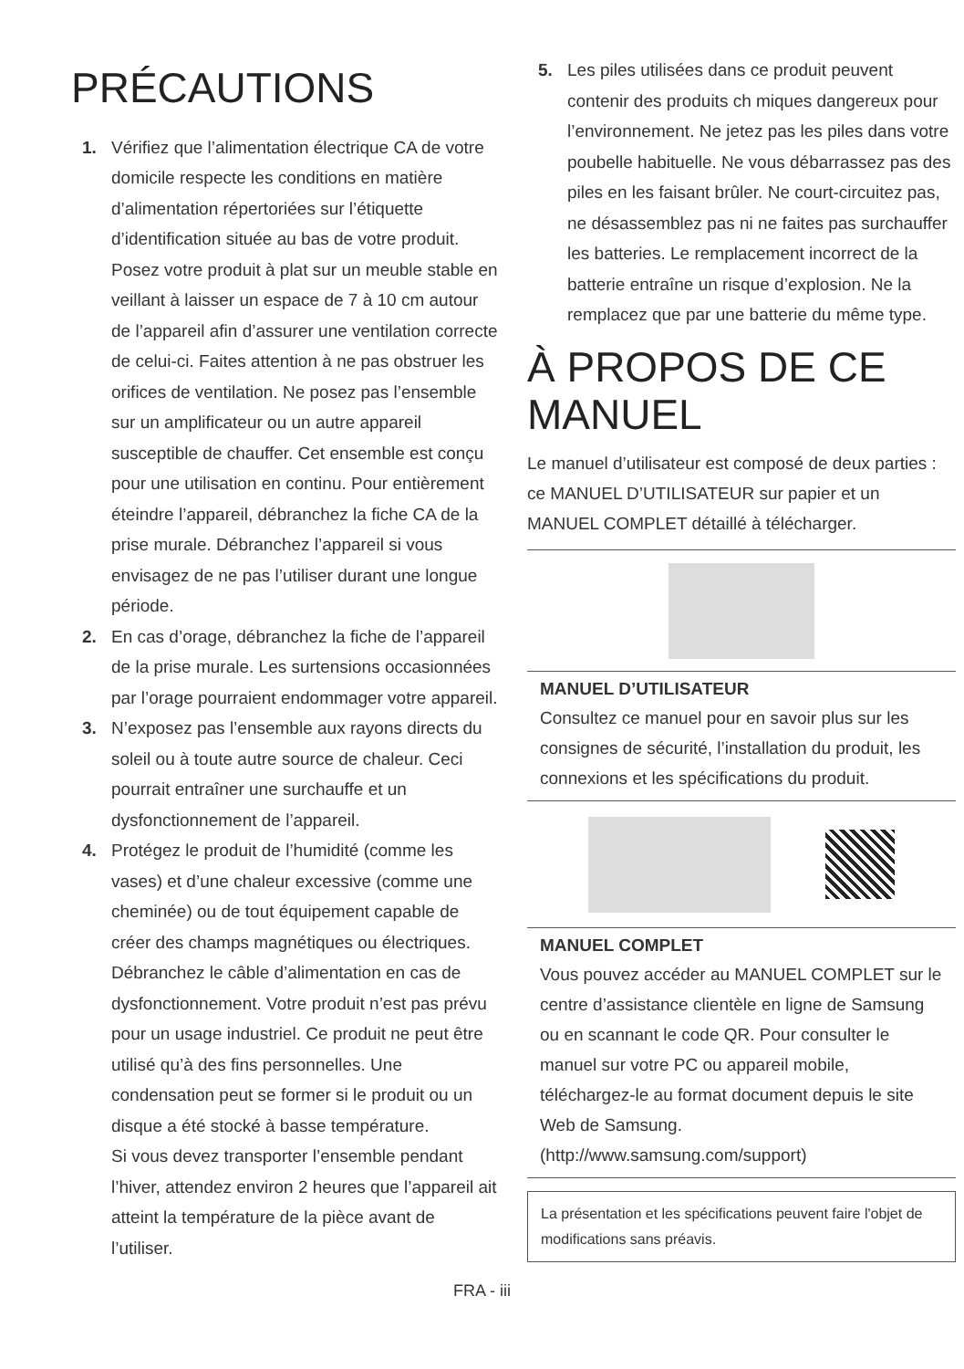PRÉCAUTIONS
1. Vérifiez que l’alimentation électrique CA de votre domicile respecte les conditions en matière d’alimentation répertoriées sur l’étiquette d’identification située au bas de votre produit. Posez votre produit à plat sur un meuble stable en veillant à laisser un espace de 7 à 10 cm autour de l’appareil afin d’assurer une ventilation correcte de celui-ci. Faites attention à ne pas obstruer les orifices de ventilation. Ne posez pas l’ensemble sur un amplificateur ou un autre appareil susceptible de chauffer. Cet ensemble est conçu pour une utilisation en continu. Pour entièrement éteindre l’appareil, débranchez la fiche CA de la prise murale. Débranchez l’appareil si vous envisagez de ne pas l’utiliser durant une longue période.
2. En cas d’orage, débranchez la fiche de l’appareil de la prise murale. Les surtensions occasionnées par l’orage pourraient endommager votre appareil.
3. N’exposez pas l’ensemble aux rayons directs du soleil ou à toute autre source de chaleur. Ceci pourrait entraîner une surchauffe et un dysfonctionnement de l’appareil.
4. Protégez le produit de l’humidité (comme les vases) et d’une chaleur excessive (comme une cheminée) ou de tout équipement capable de créer des champs magnétiques ou électriques. Débranchez le câble d’alimentation en cas de dysfonctionnement. Votre produit n’est pas prévu pour un usage industriel. Ce produit ne peut être utilisé qu’à des fins personnelles. Une condensation peut se former si le produit ou un disque a été stocké à basse température.
Si vous devez transporter l’ensemble pendant l’hiver, attendez environ 2 heures que l’appareil ait atteint la température de la pièce avant de l’utiliser.
5. Les piles utilisées dans ce produit peuvent contenir des produits ch miques dangereux pour l’environnement. Ne jetez pas les piles dans votre poubelle habituelle. Ne vous débarrassez pas des piles en les faisant brûler. Ne court-circuitez pas, ne désassemblez pas ni ne faites pas surchauffer les batteries. Le remplacement incorrect de la batterie entraîne un risque d’explosion. Ne la remplacez que par une batterie du même type.
À PROPOS DE CE MANUEL
Le manuel d’utilisateur est composé de deux parties : ce MANUEL D’UTILISATEUR sur papier et un MANUEL COMPLET détaillé à télécharger.
MANUEL D’UTILISATEUR
Consultez ce manuel pour en savoir plus sur les consignes de sécurité, l’installation du produit, les connexions et les spécifications du produit.
MANUEL COMPLET
Vous pouvez accéder au MANUEL COMPLET sur le centre d’assistance clientèle en ligne de Samsung ou en scannant le code QR. Pour consulter le manuel sur votre PC ou appareil mobile, téléchargez-le au format document depuis le site Web de Samsung.
(http://www.samsung.com/support)
La présentation et les spécifications peuvent faire l'objet de modifications sans préavis.
FRA - iii